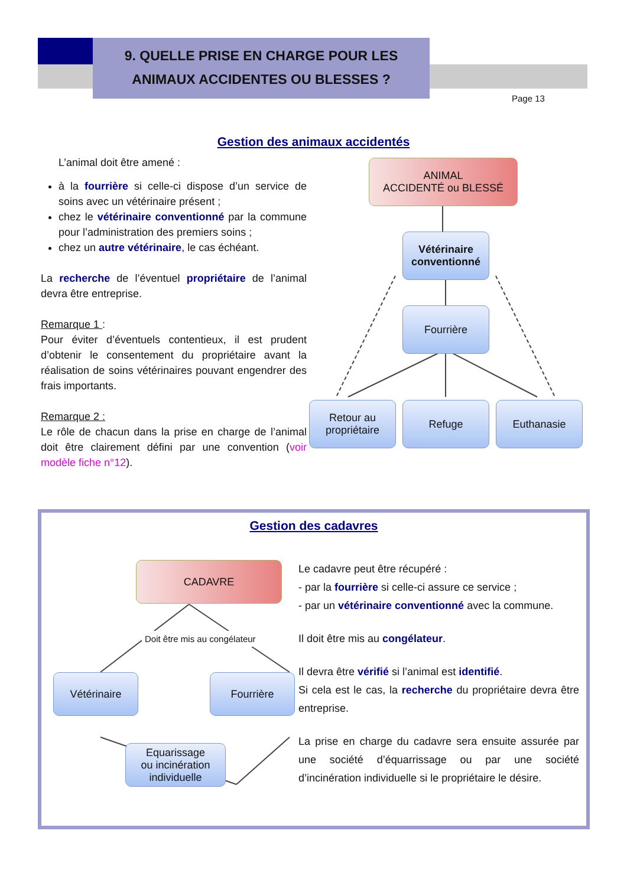9. QUELLE PRISE EN CHARGE POUR LES
ANIMAUX ACCIDENTES OU BLESSES ?
Page 13
Gestion des animaux accidentés
L’animal doit être amené :
à la fourrière si celle-ci dispose d’un service de soins avec un vétérinaire présent ;
chez le vétérinaire conventionné par la commune pour l’administration des premiers soins ;
chez un autre vétérinaire, le cas échéant.
La recherche de l’éventuel propriétaire de l’animal devra être entreprise.
Remarque 1 :
Pour éviter d’éventuels contentieux, il est prudent d’obtenir le consentement du propriétaire avant la réalisation de soins vétérinaires pouvant engendrer des frais importants.
Remarque 2 :
Le rôle de chacun dans la prise en charge de l’animal doit être clairement défini par une convention (voir modèle fiche n°12).
ANIMAL
ACCIDENTÉ ou BLESSÉ
Vétérinaire
conventionné
Fourrière
Retour au
propriétaire
Refuge Euthanasie
Gestion des cadavres
CADAVRE
Doit être mis au congélateur
Vétérinaire Fourrière
Equarissage
ou incinération
individuelle
Le cadavre peut être récupéré :
- par la fourrière si celle-ci assure ce service ;
- par un vétérinaire conventionné avec la commune.
Il doit être mis au congélateur.
Il devra être vérifié si l’animal est identifié.
Si cela est le cas, la recherche du propriétaire devra être entreprise.
La prise en charge du cadavre sera ensuite assurée par une société d’équarrissage ou par une société d’incinération individuelle si le propriétaire le désire.